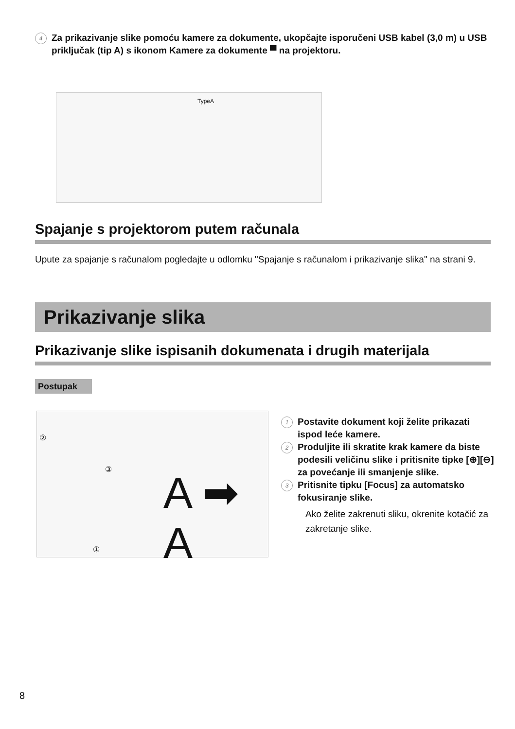4 Za prikazivanje slike pomoću kamere za dokumente, ukopčajte isporučeni USB kabel (3,0 m) u USB priključak (tip A) s ikonom Kamere za dokumente ▀ na projektoru.
TypeA
Spajanje s projektorom putem računala
Upute za spajanje s računalom pogledajte u odlomku "Spajanje s računalom i prikazivanje slika" na strani 9.
Prikazivanje slika
Prikazivanje slike ispisanih dokumenata i drugih materijala
Postupak
②
③
①
A ➡ A
1 Postavite dokument koji želite prikazati ispod leće kamere.
2 Produljite ili skratite krak kamere da biste podesili veličinu slike i pritisnite tipke [⊕][⊖] za povećanje ili smanjenje slike.
3 Pritisnite tipku [Focus] za automatsko fokusiranje slike.
Ako želite zakrenuti sliku, okrenite kotačić za zakretanje slike.
8